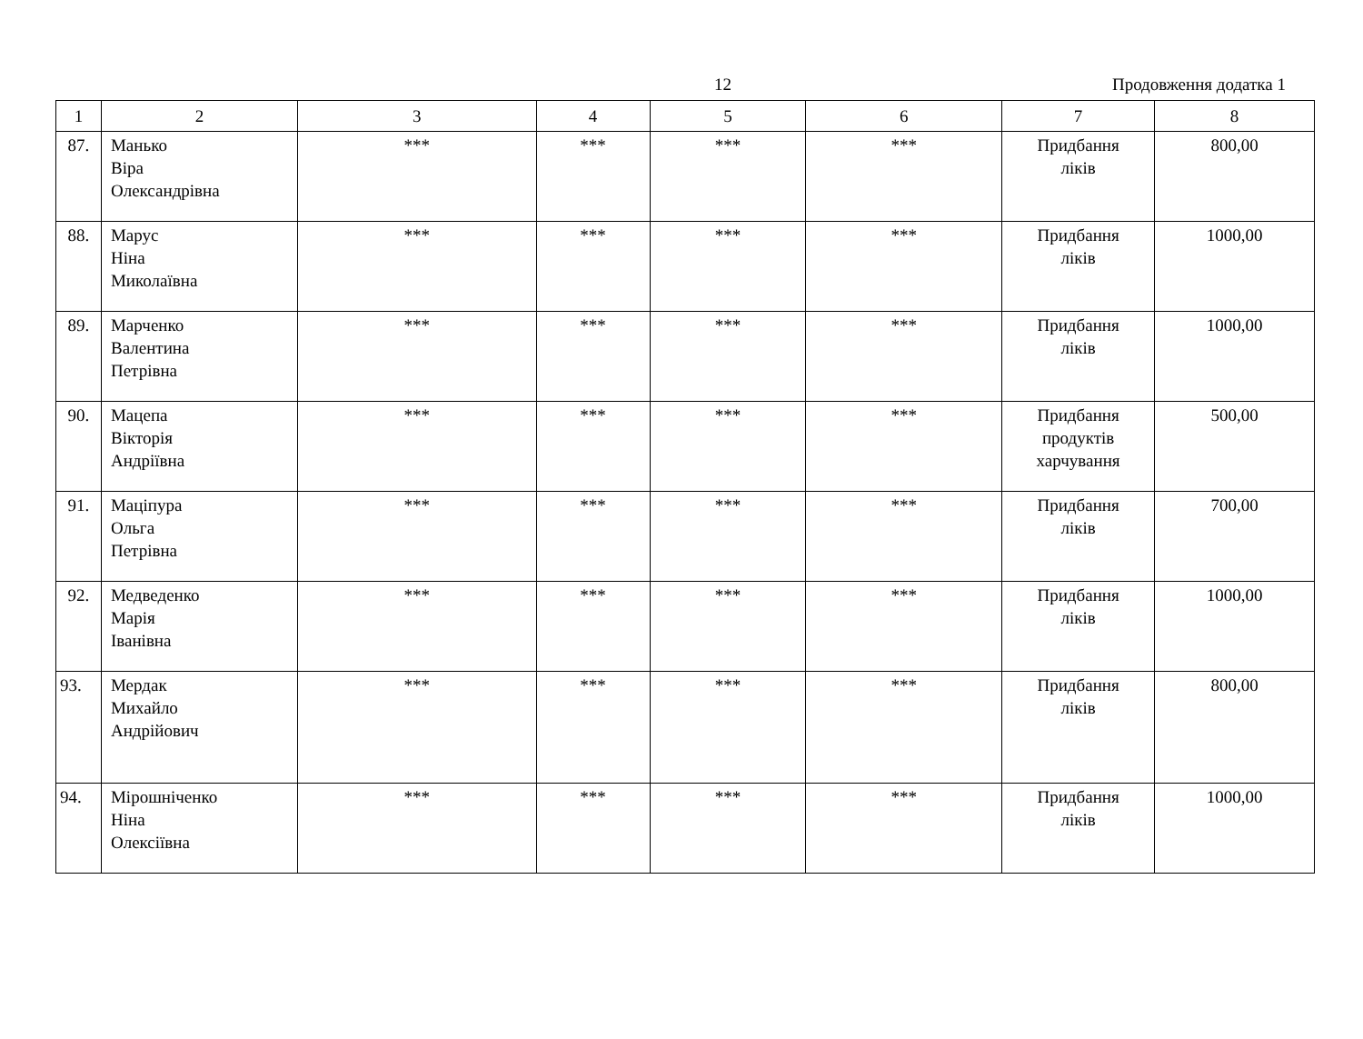12 Продовження додатка 1
| 1 | 2 | 3 | 4 | 5 | 6 | 7 | 8 |
| --- | --- | --- | --- | --- | --- | --- | --- |
| 87. | Манько Віра Олександрівна | *** | *** | *** | *** | Придбання ліків | 800,00 |
| 88. | Марус Ніна Миколаївна | *** | *** | *** | *** | Придбання ліків | 1000,00 |
| 89. | Марченко Валентина Петрівна | *** | *** | *** | *** | Придбання ліків | 1000,00 |
| 90. | Мацепа Вікторія Андріївна | *** | *** | *** | *** | Придбання продуктів харчування | 500,00 |
| 91. | Маціпура Ольга Петрівна | *** | *** | *** | *** | Придбання ліків | 700,00 |
| 92. | Медведенко Марія Іванівна | *** | *** | *** | *** | Придбання ліків | 1000,00 |
| 93. | Мердак Михайло Андрійович | *** | *** | *** | *** | Придбання ліків | 800,00 |
| 94. | Мірошніченко Ніна Олексіївна | *** | *** | *** | *** | Придбання ліків | 1000,00 |